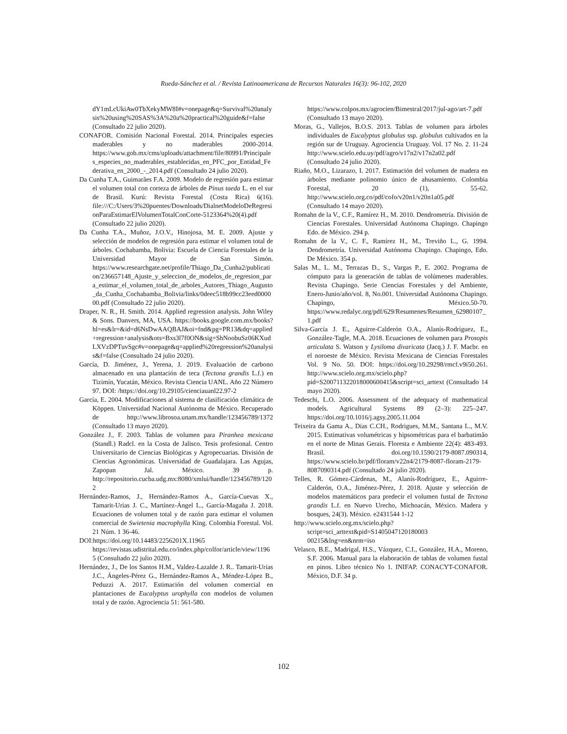Rueda-Sánchez et al. / Revista Latinoamericana de Recursos Naturales 16(3): 96-102, 2020
dY1mLcUkiAw0TbXekyMW8I#v=onepage&q=Survival%20analysis%20using%20SAS%3A%20a%20practical%20guide&f=false (Consultado 22 julio 2020).
CONAFOR. Comisión Nacional Forestal. 2014. Principales especies maderables y no maderables 2000-2014. https://www.gob.mx/cms/uploads/attachment/file/80991/Principales_especies_no_maderables_establecidas_en_PFC_por_Entidad_Federativa_en_2000_-_2014.pdf (Consultado 24 julio 2020).
Da Cunha T.A., Guimarães F.A. 2009. Modelo de regresión para estimar el volumen total con corteza de árboles de Pinus taeda L. en el sur de Brasil. Kurú: Revista Forestal (Costa Rica) 6(16). file:///C:/Users/3%20puentes/Downloads/DialnetModeloDeRegresionParaEstimarElVolumenTotalConCorte-5123364%20(4).pdf (Consultado 22 julio 2020).
Da Cunha T.A., Muñoz, J.O.V., Hinojosa, M. E. 2009. Ajuste y selección de modelos de regresión para estimar el volumen total de árboles. Cochabamba, Bolivia: Escuela de Ciencia Forestales de la Universidad Mayor de San Simón. https://www.researchgate.net/profile/Thiago_Da_Cunha2/publication/236657148_Ajuste_y_seleccion_de_modelos_de_regresion_para_estimar_el_volumen_total_de_arboles_Autores_Thiago_Augusto_da_Cunha_Cochabamba_Bolivia/links/0deec518b99cc23eed000000.pdf (Consultado 22 julio 2020).
Draper, N. R., H. Smith. 2014. Applied regression analysis. John Wiley & Sons. Danvers, MA, USA. https://books.google.com.mx/books?hl=es&lr=&id=d6NsDwAAQBAJ&oi=fnd&pg=PR13&dq=applied+regression+analysis&ots=Bxs3l7f0ON&sig=ShNoobuSz06KXudLXVzDPTuvSgc#v=onepage&q=applied%20regression%20analysis&f=false (Consultado 24 julio 2020).
García, D. Jiménez, J., Yerena, J. 2019. Evaluación de carbono almacenado en una plantación de teca (Tectona grandis L.f.) en Tizimín, Yucatán, México. Revista Ciencia UANL. Año 22 Número 97. DOI: /https://doi.org/10.29105/cienciauanl22.97-2
García, E. 2004. Modificaciones al sistema de clasificación climática de Köppen. Universidad Nacional Autónoma de México. Recuperado de http://www.librosoa.unam.mx/handle/123456789/1372 (Consultado 13 mayo 2020).
González J., F. 2003. Tablas de volumen para Piranhea mexicana (Standl.) Radcl. en la Costa de Jalisco. Tesis profesional. Centro Universitario de Ciencias Biológicas y Agropecuarias. División de Ciencias Agronómicas. Universidad de Guadalajara. Las Agujas, Zapopan Jal. México. 39 p. http://repositorio.cucba.udg.mx:8080/xmlui/handle/123456789/1202
Hernández-Ramos, J., Hernández-Ramos A., García-Cuevas X., Tamarit-Urias J. C., Martínez-Ángel L., García-Magaña J. 2018. Ecuaciones de volumen total y de razón para estimar el volumen comercial de Swietenia macrophylla King. Colombia Forestal. Vol. 21 Núm. 1 36-46.
DOI:https://doi.org/10.14483/2256201X.11965 https://revistas.udistrital.edu.co/index.php/colfor/article/view/11965 (Consultado 22 julio 2020).
Hernández, J., De los Santos H.M., Valdez-Lazalde J. R.. Tamarit-Urias J.C., Ángeles-Pérez G., Hernández-Ramos A., Méndez-López B., Peduzzi A. 2017. Estimación del volumen comercial en plantaciones de Eucalyptus urophylla con modelos de volumen total y de razón. Agrociencia 51: 561-580.
https://www.colpos.mx/agrocien/Bimestral/2017/jul-ago/art-7.pdf (Consultado 13 mayo 2020).
Moras, G., Vallejos, B.O.S. 2013. Tablas de volumen para árboles individuales de Eucalyptus globulus ssp. globulus cultivados en la región sur de Uruguay. Agrociencia Uruguay. Vol. 17 No. 2. 11-24 http://www.scielo.edu.uy/pdf/agro/v17n2/v17n2a02.pdf (Consultado 24 julio 2020).
Riaño, M.O., Lizarazo, I. 2017. Estimación del volumen de madera en árboles mediante polinomio único de ahusamiento. Colombia Forestal, 20 (1), 55-62. http://www.scielo.org.co/pdf/cofo/v20n1/v20n1a05.pdf (Consultado 14 mayo 2020).
Romahn de la V., C.F., Ramírez H., M. 2010. Dendrometría. División de Ciencias Forestales. Universidad Autónoma Chapingo. Chapingo Edo. de México. 294 p.
Romahn de la V., C. F., Ramírez H., M., Treviño L., G. 1994. Dendrometría. Universidad Autónoma Chapingo. Chapingo, Edo. De México. 354 p.
Salas M., L. M., Terrazas D., S., Vargas P., E. 2002. Programa de cómputo para la generación de tablas de volúmenes maderables. Revista Chapingo. Serie Ciencias Forestales y del Ambiente, Enero-Junio/año/vol. 8, No.001. Universidad Autónoma Chapingo. Chapingo, México.50-70. https://www.redalyc.org/pdf/629/Resumenes/Resumen_62980107_1.pdf
Silva-García J. E., Aguirre-Calderón O.A., Alanís-Rodríguez, E., González-Tagle, M.A. 2018. Ecuaciones de volumen para Prosopis articulata S. Watson y Lysiloma divaricata (Jacq.) J. F. Macbr. en el noroeste de México. Revista Mexicana de Ciencias Forestales Vol. 9 No. 50. DOI: https://doi.org/10.29298/rmcf.v9i50.261. http://www.scielo.org.mx/scielo.php?pid=S200711322018000600415&script=sci_arttext (Consultado 14 mayo 2020).
Tedeschi, L.O. 2006. Assessment of the adequacy of mathematical models. Agricultural Systems 89 (2–3): 225–247. https://doi.org/10.1016/j.agsy.2005.11.004
Teixeira da Gama A., Dias C.CH., Rodrigues, M.M., Santana L., M.V. 2015. Estimativas volumétricas y hipsométricas para el barbatimão en el norte de Minas Gerais. Floresta e Ambiente 22(4): 483-493. Brasil. doi.org/10.1590/2179-8087.090314, https://www.scielo.br/pdf/floram/v22n4/2179-8087-floram-2179-8087090314.pdf (Consultado 24 julio 2020).
Telles, R. Gómez-Cárdenas, M., Alanís-Rodríguez, E., Aguirre-Calderón, O.A., Jiménez-Pérez, J. 2018. Ajuste y selección de modelos matemáticos para predecir el volumen fustal de Tectona grandis L.f. en Nuevo Urecho, Michoacán, México. Madera y bosques, 24(3). México. e2431544 1-12
http://www.scielo.org.mx/scielo.php?script=sci_arttext&pid=S1405047120180003 00215&lng=en&nrm=iso
Velasco, B.E., Madrigal, H.S., Vázquez, C.I., González, H.A., Moreno, S.F. 2006. Manual para la elaboración de tablas de volumen fustal en pinos. Libro técnico No 1. INIFAP. CONACYT-CONAFOR. México, D.F. 34 p.
102